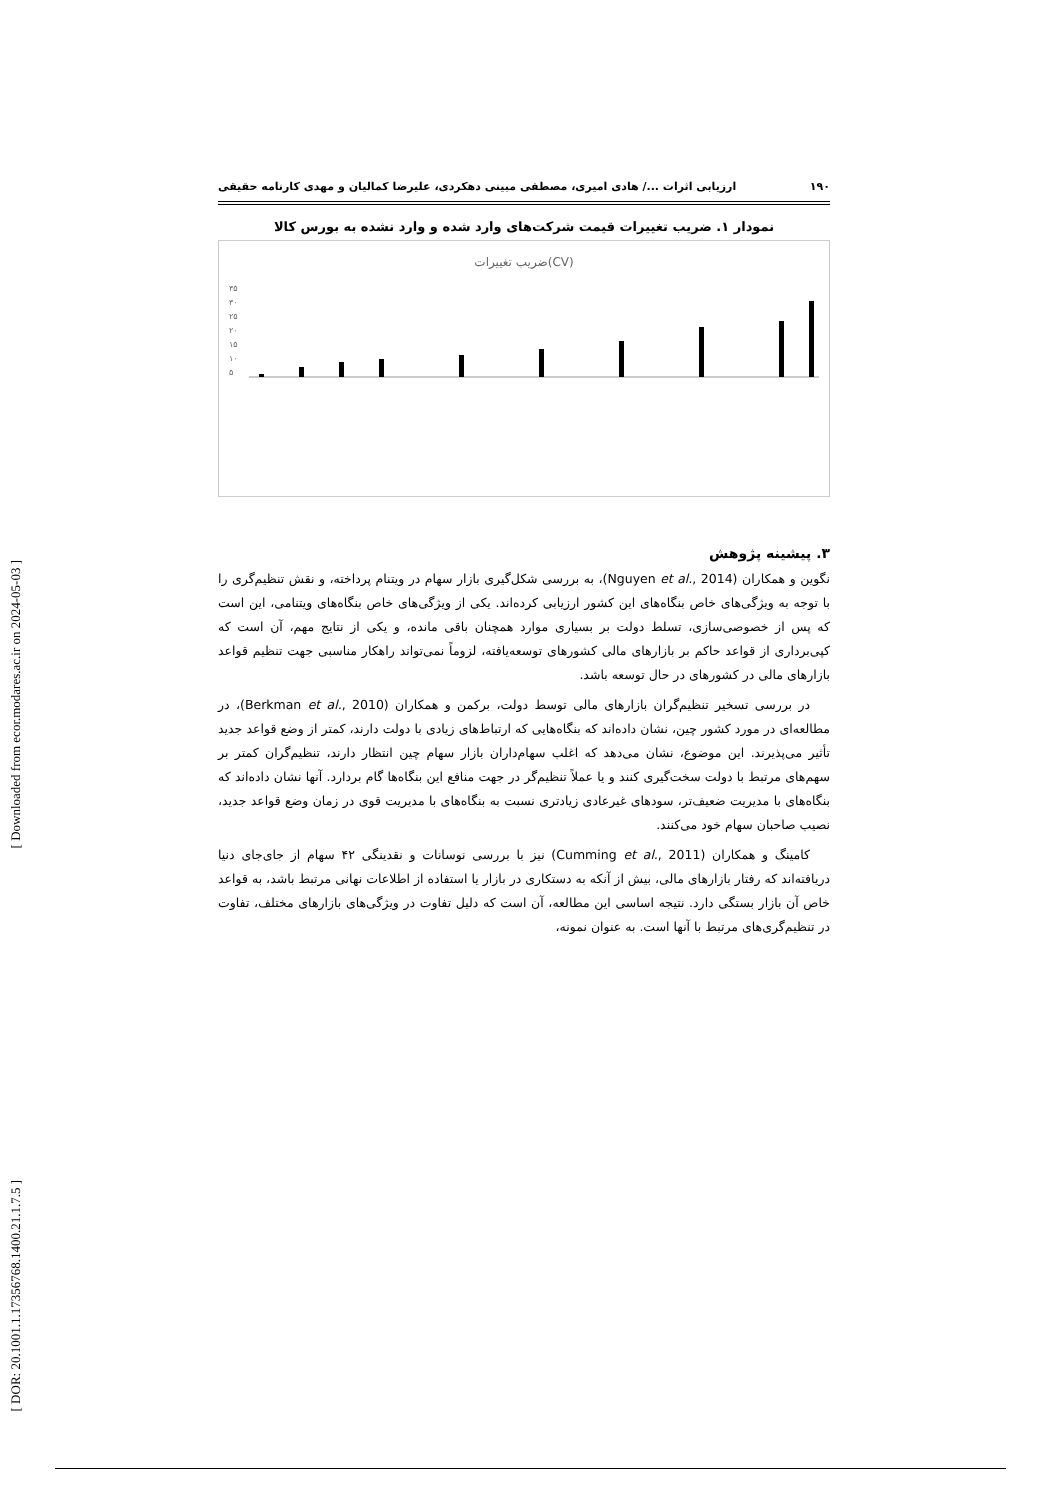[ Downloaded from ecor.modares.ac.ir on 2024-05-03 ]
[ DOR: 20.1001.1.17356768.1400.21.1.7.5 ]
۱۹۰ ارزیابی اثرات .../ هادی امیری، مصطفی مبینی دهکردی، علیرضا کمالیان و مهدی کارنامه حقیقی
نمودار ۱. ضریب تغییرات قیمت شرکت‌های وارد شده و وارد نشده به بورس کالا
ضریب تغییرات(CV)
۳۵
۳۰
۲۵
۲۰
۱۵
۱۰
۵
۳. پیشینه پژوهش
نگوین و همکاران (Nguyen et al., 2014)، به بررسی شکل‌گیری بازار سهام در ویتنام پرداخته، و نقش تنظیم‌گری را با توجه به ویژگی‌های خاص بنگاه‌های این کشور ارزیابی کرده‌اند. یکی از ویژگی‌های خاص بنگاه‌های ویتنامی، این است که پس از خصوصی‌سازی، تسلط دولت بر بسیاری موارد همچنان باقی مانده، و یکی از نتایج مهم، آن است که کپی‌برداری از قواعد حاکم بر بازارهای مالی کشورهای توسعه‌یافته، لزوماً نمی‌تواند راهکار مناسبی جهت تنظیم قواعد بازارهای مالی در کشورهای در حال توسعه باشد.
در بررسی تسخیر تنظیم‌گران بازارهای مالی توسط دولت، برکمن و همکاران (Berkman et al., 2010)، در مطالعه‌ای در مورد کشور چین، نشان داده‌اند که بنگاه‌هایی که ارتباط‌های زیادی با دولت دارند، کمتر از وضع قواعد جدید تأثیر می‌پذیرند. این موضوع، نشان می‌دهد که اغلب سهام‌داران بازار سهام چین انتظار دارند، تنظیم‌گران کمتر بر سهم‌های مرتبط با دولت سخت‌گیری کنند و یا عملاً تنظیم‌گر در جهت منافع این بنگاه‌ها گام بردارد. آنها نشان داده‌اند که بنگاه‌های با مدیریت ضعیف‌تر، سودهای غیرعادی زیادتری نسبت به بنگاه‌های با مدیریت قوی در زمان وضع قواعد جدید، نصیب صاحبان سهام خود می‌کنند.
کامینگ و همکاران (Cumming et al., 2011) نیز با بررسی نوسانات و نقدینگی ۴۲ سهام از جای‌جای دنیا دریافته‌اند که رفتار بازارهای مالی، بیش از آنکه به دستکاری در بازار یا استفاده از اطلاعات نهانی مرتبط باشد، به قواعد خاص آن بازار بستگی دارد. نتیجه اساسی این مطالعه، آن است که دلیل تفاوت در ویژگی‌های بازارهای مختلف، تفاوت در تنظیم‌گری‌های مرتبط با آنها است. به عنوان نمونه،